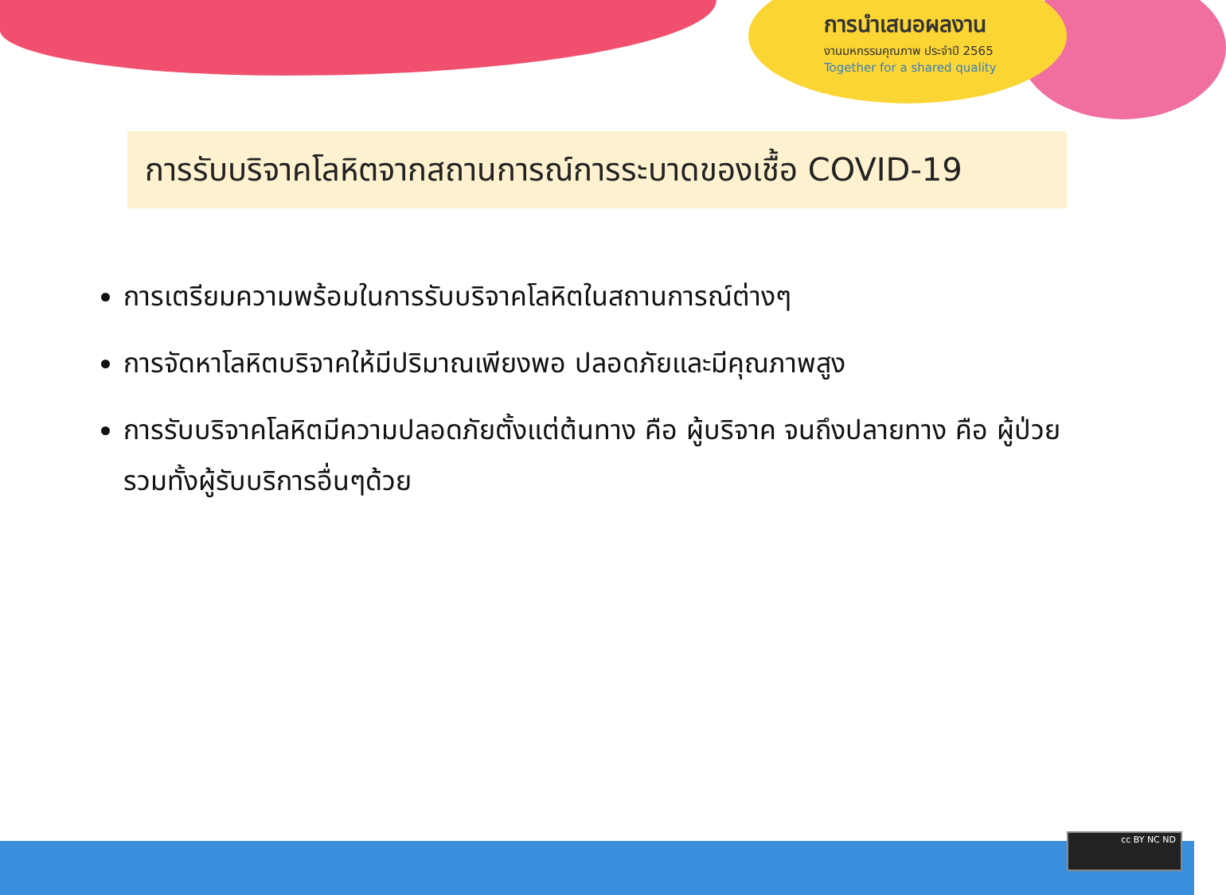การนำเสนอผลงาน
งานมหกรรมคุณภาพ ประจำปี 2565
Together for a shared quality
การรับบริจาคโลหิตจากสถานการณ์การระบาดของเชื้อ COVID-19
การเตรียมความพร้อมในการรับบริจาคโลหิตในสถานการณ์ต่างๆ
การจัดหาโลหิตบริจาคให้มีปริมาณเพียงพอ ปลอดภัยและมีคุณภาพสูง
การรับบริจาคโลหิตมีความปลอดภัยตั้งแต่ต้นทาง คือ ผู้บริจาค จนถึงปลายทาง คือ ผู้ป่วย รวมทั้งผู้รับบริการอื่นๆด้วย
cc BY NC ND